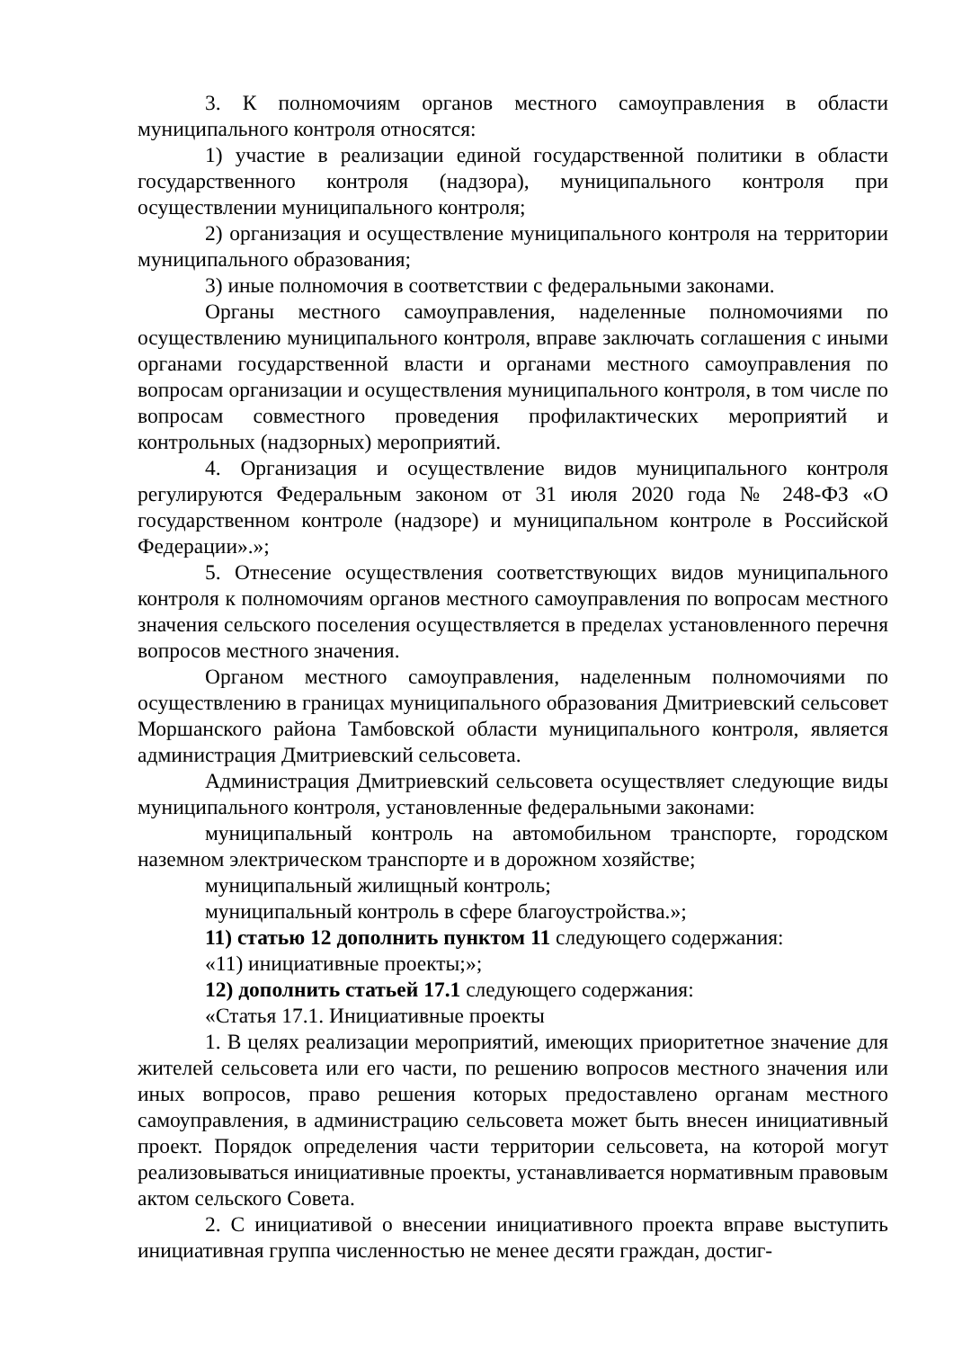3. К полномочиям органов местного самоуправления в области муниципального контроля относятся:
1) участие в реализации единой государственной политики в области государственного контроля (надзора), муниципального контроля при осуществлении муниципального контроля;
2) организация и осуществление муниципального контроля на территории муниципального образования;
3) иные полномочия в соответствии с федеральными законами.
Органы местного самоуправления, наделенные полномочиями по осуществлению муниципального контроля, вправе заключать соглашения с иными органами государственной власти и органами местного самоуправления по вопросам организации и осуществления муниципального контроля, в том числе по вопросам совместного проведения профилактических мероприятий и контрольных (надзорных) мероприятий.
4. Организация и осуществление видов муниципального контроля регулируются Федеральным законом от 31 июля 2020 года № 248-ФЗ «О государственном контроле (надзоре) и муниципальном контроле в Российской Федерации».»;
5. Отнесение осуществления соответствующих видов муниципального контроля к полномочиям органов местного самоуправления по вопросам местного значения сельского поселения осуществляется в пределах установленного перечня вопросов местного значения.
Органом местного самоуправления, наделенным полномочиями по осуществлению в границах муниципального образования Дмитриевский сельсовет Моршанского района Тамбовской области муниципального контроля, является администрация Дмитриевский сельсовета.
Администрация Дмитриевский сельсовета осуществляет следующие виды муниципального контроля, установленные федеральными законами:
муниципальный контроль на автомобильном транспорте, городском наземном электрическом транспорте и в дорожном хозяйстве;
муниципальный жилищный контроль;
муниципальный контроль в сфере благоустройства.»;
11) статью 12 дополнить пунктом 11 следующего содержания:
«11) инициативные проекты;»;
12) дополнить статьей 17.1 следующего содержания:
«Статья 17.1. Инициативные проекты
1. В целях реализации мероприятий, имеющих приоритетное значение для жителей сельсовета или его части, по решению вопросов местного значения или иных вопросов, право решения которых предоставлено органам местного самоуправления, в администрацию сельсовета может быть внесен инициативный проект. Порядок определения части территории сельсовета, на которой могут реализовываться инициативные проекты, устанавливается нормативным правовым актом сельского Совета.
2. С инициативой о внесении инициативного проекта вправе выступить инициативная группа численностью не менее десяти граждан, достиг-